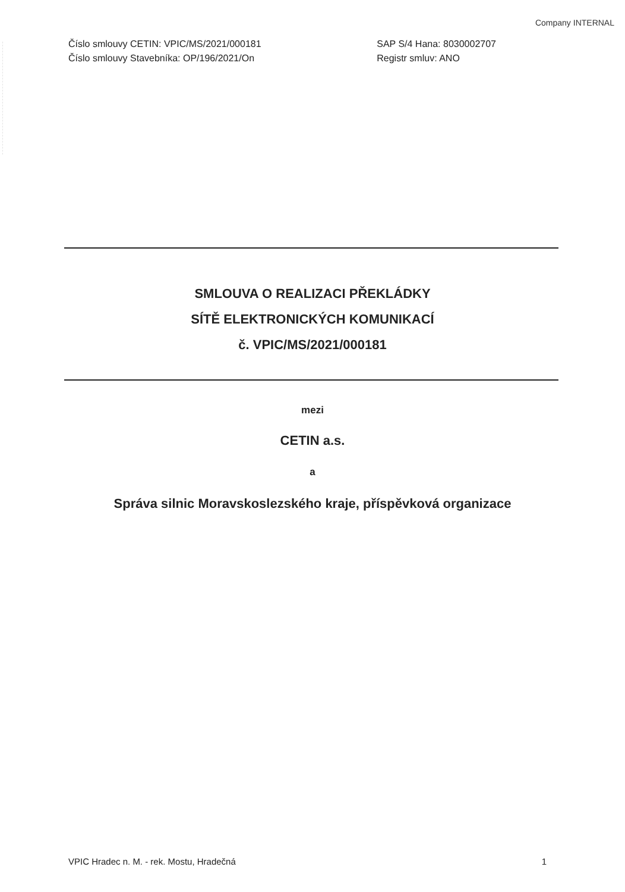Company INTERNAL
Číslo smlouvy CETIN: VPIC/MS/2021/000181
Číslo smlouvy Stavebníka: OP/196/2021/On
SAP S/4 Hana: 8030002707
Registr smluv: ANO
SMLOUVA O REALIZACI PŘEKLÁDKY
SÍTĚ ELEKTRONICKÝCH KOMUNIKACÍ
č. VPIC/MS/2021/000181
mezi
CETIN a.s.
a
Správa silnic Moravskoslezského kraje, příspěvková organizace
VPIC Hradec n. M. - rek. Mostu, Hradečná 1